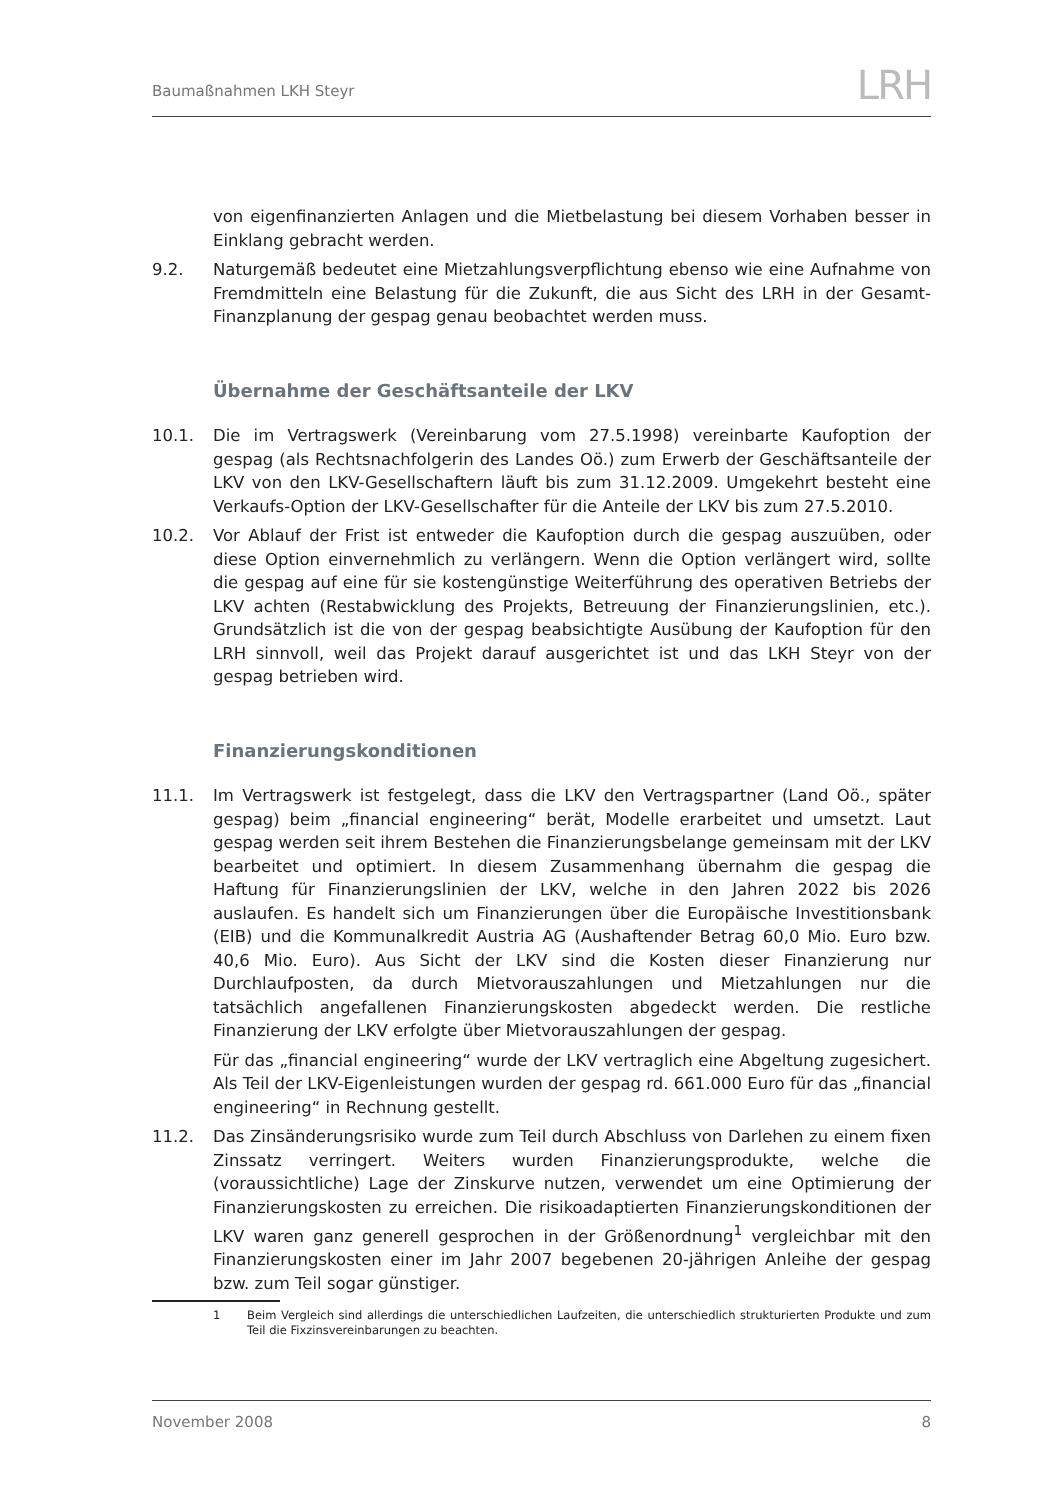Baumaßnahmen LKH Steyr
LRH
von eigenfinanzierten Anlagen und die Mietbelastung bei diesem Vorhaben besser in Einklang gebracht werden.
9.2. Naturgemäß bedeutet eine Mietzahlungsverpflichtung ebenso wie eine Aufnahme von Fremdmitteln eine Belastung für die Zukunft, die aus Sicht des LRH in der Gesamt-Finanzplanung der gespag genau beobachtet werden muss.
Übernahme der Geschäftsanteile der LKV
10.1. Die im Vertragswerk (Vereinbarung vom 27.5.1998) vereinbarte Kaufoption der gespag (als Rechtsnachfolgerin des Landes Oö.) zum Erwerb der Geschäftsanteile der LKV von den LKV-Gesellschaftern läuft bis zum 31.12.2009. Umgekehrt besteht eine Verkaufs-Option der LKV-Gesellschafter für die Anteile der LKV bis zum 27.5.2010.
10.2. Vor Ablauf der Frist ist entweder die Kaufoption durch die gespag auszuüben, oder diese Option einvernehmlich zu verlängern. Wenn die Option verlängert wird, sollte die gespag auf eine für sie kostengünstige Weiterführung des operativen Betriebs der LKV achten (Restabwicklung des Projekts, Betreuung der Finanzierungslinien, etc.). Grundsätzlich ist die von der gespag beabsichtigte Ausübung der Kaufoption für den LRH sinnvoll, weil das Projekt darauf ausgerichtet ist und das LKH Steyr von der gespag betrieben wird.
Finanzierungskonditionen
11.1. Im Vertragswerk ist festgelegt, dass die LKV den Vertragspartner (Land Oö., später gespag) beim „financial engineering“ berät, Modelle erarbeitet und umsetzt. Laut gespag werden seit ihrem Bestehen die Finanzierungsbelange gemeinsam mit der LKV bearbeitet und optimiert. In diesem Zusammenhang übernahm die gespag die Haftung für Finanzierungslinien der LKV, welche in den Jahren 2022 bis 2026 auslaufen. Es handelt sich um Finanzierungen über die Europäische Investitionsbank (EIB) und die Kommunalkredit Austria AG (Aushaftender Betrag 60,0 Mio. Euro bzw. 40,6 Mio. Euro). Aus Sicht der LKV sind die Kosten dieser Finanzierung nur Durchlaufposten, da durch Mietvorauszahlungen und Mietzahlungen nur die tatsächlich angefallenen Finanzierungskosten abgedeckt werden. Die restliche Finanzierung der LKV erfolgte über Mietvorauszahlungen der gespag.
Für das „financial engineering“ wurde der LKV vertraglich eine Abgeltung zugesichert. Als Teil der LKV-Eigenleistungen wurden der gespag rd. 661.000 Euro für das „financial engineering“ in Rechnung gestellt.
11.2. Das Zinsänderungsrisiko wurde zum Teil durch Abschluss von Darlehen zu einem fixen Zinssatz verringert. Weiters wurden Finanzierungsprodukte, welche die (voraussichtliche) Lage der Zinskurve nutzen, verwendet um eine Optimierung der Finanzierungskosten zu erreichen. Die risikoadaptierten Finanzierungskonditionen der LKV waren ganz generell gesprochen in der Größenordnung<sup>1</sup> vergleichbar mit den Finanzierungskosten einer im Jahr 2007 begebenen 20-jährigen Anleihe der gespag bzw. zum Teil sogar günstiger.
1 Beim Vergleich sind allerdings die unterschiedlichen Laufzeiten, die unterschiedlich strukturierten Produkte und zum Teil die Fixzinsvereinbarungen zu beachten.
November 2008 8